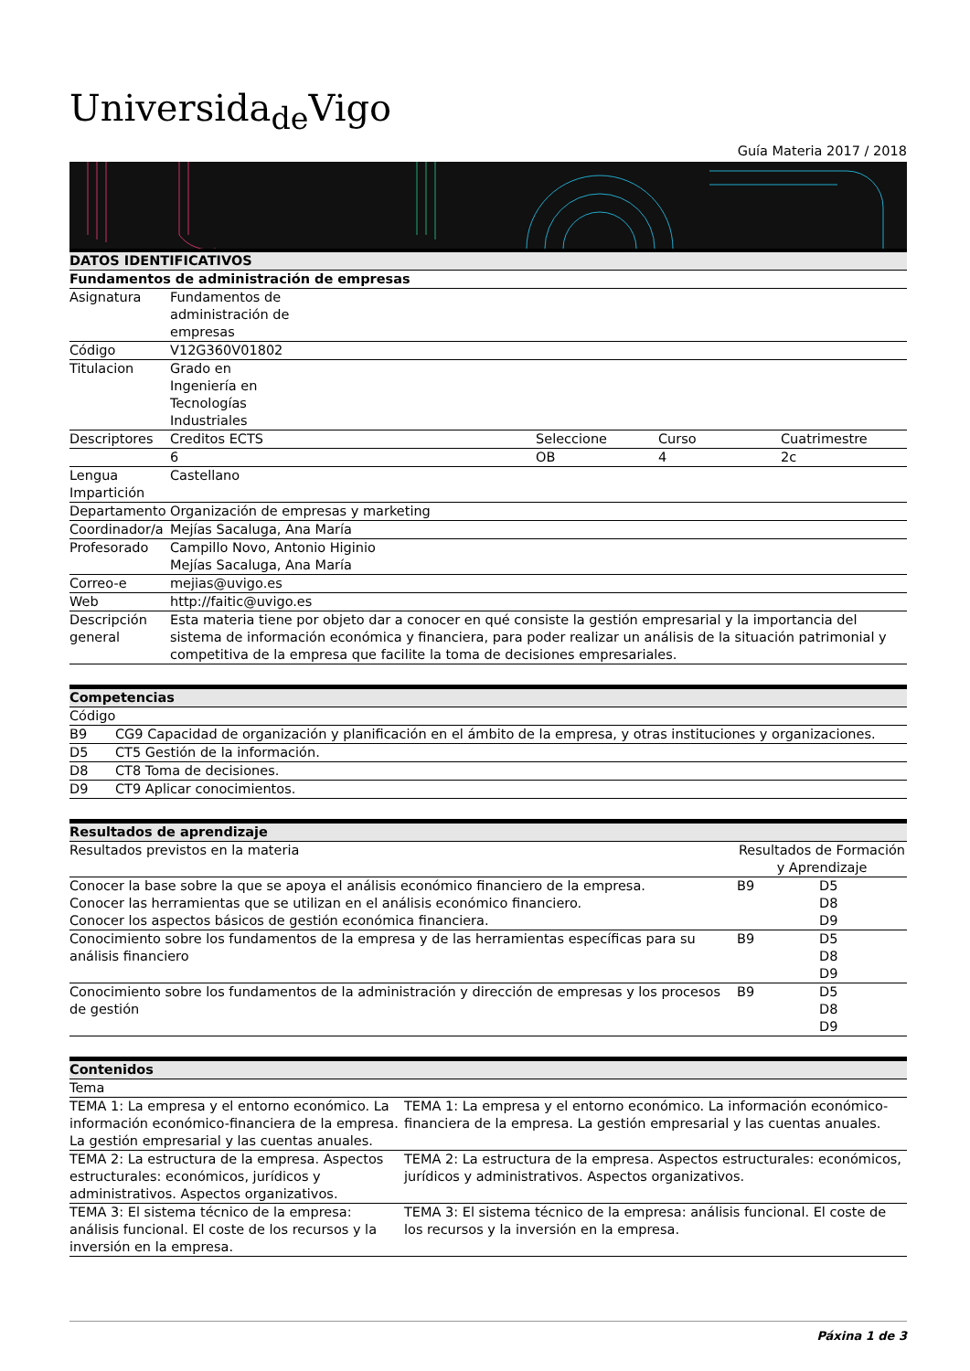Universida<sub>de</sub>Vigo
Guía Materia 2017 / 2018
| DATOS IDENTIFICATIVOS | | | | |
| --- | --- | --- | --- | --- |
| Fundamentos de administración de empresas | | | | |
| Asignatura | Fundamentos de administración de empresas | | | |
| Código | V12G360V01802 | | | |
| Titulacion | Grado en Ingeniería en Tecnologías Industriales | | | |
| Descriptores | Creditos ECTS | Seleccione | Curso | Cuatrimestre |
| | 6 | OB | 4 | 2c |
| Lengua Impartición | Castellano | | | |
| Departamento | Organización de empresas y marketing | | | |
| Coordinador/a | Mejías Sacaluga, Ana María | | | |
| Profesorado | Campillo Novo, Antonio Higinio Mejías Sacaluga, Ana María | | | |
| Correo-e | mejias@uvigo.es | | | |
| Web | http://faitic@uvigo.es | | | |
| Descripción general | Esta materia tiene por objeto dar a conocer en qué consiste la gestión empresarial y la importancia del sistema de información económica y financiera, para poder realizar un análisis de la situación patrimonial y competitiva de la empresa que facilite la toma de decisiones empresariales. | | | |
| Competencias | |
| --- | --- |
| Código | |
| B9 | CG9 Capacidad de organización y planificación en el ámbito de la empresa, y otras instituciones y organizaciones. |
| D5 | CT5 Gestión de la información. |
| D8 | CT8 Toma de decisiones. |
| D9 | CT9 Aplicar conocimientos. |
| Resultados de aprendizaje | | |
| --- | --- | --- |
| Resultados previstos en la materia | Resultados de Formación y Aprendizaje | |
| Conocer la base sobre la que se apoya el análisis económico financiero de la empresa. Conocer las herramientas que se utilizan en el análisis económico financiero. Conocer los aspectos básicos de gestión económica financiera. | B9 | D5 D8 D9 |
| Conocimiento sobre los fundamentos de la empresa y de las herramientas específicas para su análisis financiero | B9 | D5 D8 D9 |
| Conocimiento sobre los fundamentos de la administración y dirección de empresas y los procesos de gestión | B9 | D5 D8 D9 |
| Contenidos | |
| --- | --- |
| Tema | |
| TEMA 1: La empresa y el entorno económico. La información económico-financiera de la empresa. La gestión empresarial y las cuentas anuales. | TEMA 1: La empresa y el entorno económico. La información económico-financiera de la empresa. La gestión empresarial y las cuentas anuales. |
| TEMA 2: La estructura de la empresa. Aspectos estructurales: económicos, jurídicos y administrativos. Aspectos organizativos. | TEMA 2: La estructura de la empresa. Aspectos estructurales: económicos, jurídicos y administrativos. Aspectos organizativos. |
| TEMA 3: El sistema técnico de la empresa: análisis funcional. El coste de los recursos y la inversión en la empresa. | TEMA 3: El sistema técnico de la empresa: análisis funcional. El coste de los recursos y la inversión en la empresa. |
Páxina 1 de 3